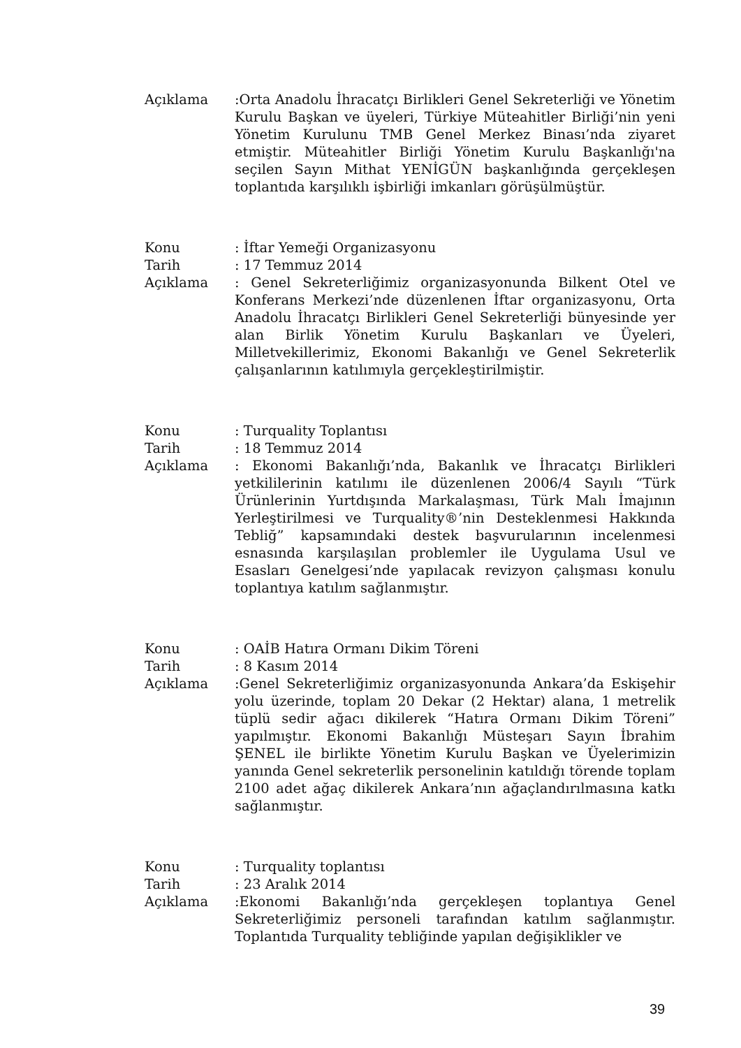Açıklama :Orta Anadolu İhracatçı Birlikleri Genel Sekreterliği ve Yönetim Kurulu Başkan ve üyeleri, Türkiye Müteahitler Birliği’nin yeni Yönetim Kurulunu TMB Genel Merkez Binası’nda ziyaret etmiştir. Müteahitler Birliği Yönetim Kurulu Başkanlığı'na seçilen Sayın Mithat YENİGÜN başkanlığında gerçekleşen toplantıda karşılıklı işbirliği imkanları görüşülmüştür.
Konu : İftar Yemeği Organizasyonu
Tarih : 17 Temmuz 2014
Açıklama : Genel Sekreterliğimiz organizasyonunda Bilkent Otel ve Konferans Merkezi’nde düzenlenen İftar organizasyonu, Orta Anadolu İhracatçı Birlikleri Genel Sekreterliği bünyesinde yer alan Birlik Yönetim Kurulu Başkanları ve Üyeleri, Milletvekillerimiz, Ekonomi Bakanlığı ve Genel Sekreterlik çalışanlarının katılımıyla gerçekleştirilmiştir.
Konu : Turquality Toplantısı
Tarih : 18 Temmuz 2014
Açıklama : Ekonomi Bakanlığı’nda, Bakanlık ve İhracatçı Birlikleri yetkililerinin katılımı ile düzenlenen 2006/4 Sayılı “Türk Ürünlerinin Yurtdışında Markalaşması, Türk Malı İmajının Yerleştirilmesi ve Turquality®’nin Desteklenmesi Hakkında Tebliğ” kapsamındaki destek başvurularının incelenmesi esnasında karşılaşılan problemler ile Uygulama Usul ve Esasları Genelgesi’nde yapılacak revizyon çalışması konulu toplantıya katılım sağlanmıştır.
Konu : OAİB Hatıra Ormanı Dikim Töreni
Tarih : 8 Kasım 2014
Açıklama :Genel Sekreterliğimiz organizasyonunda Ankara’da Eskişehir yolu üzerinde, toplam 20 Dekar (2 Hektar) alana, 1 metrelik tüplü sedir ağacı dikilerek “Hatıra Ormanı Dikim Töreni” yapılmıştır. Ekonomi Bakanlığı Müsteşarı Sayın İbrahim ŞENEL ile birlikte Yönetim Kurulu Başkan ve Üyelerimizin yanında Genel sekreterlik personelinin katıldığı törende toplam 2100 adet ağaç dikilerek Ankara’nın ağaçlandırılmasına katkı sağlanmıştır.
Konu : Turquality toplantısı
Tarih : 23 Aralık 2014
Açıklama :Ekonomi Bakanlığı’nda gerçekleşen toplantıya Genel Sekreterliğimiz personeli tarafından katılım sağlanmıştır. Toplantıda Turquality tebliğinde yapılan değişiklikler ve
39